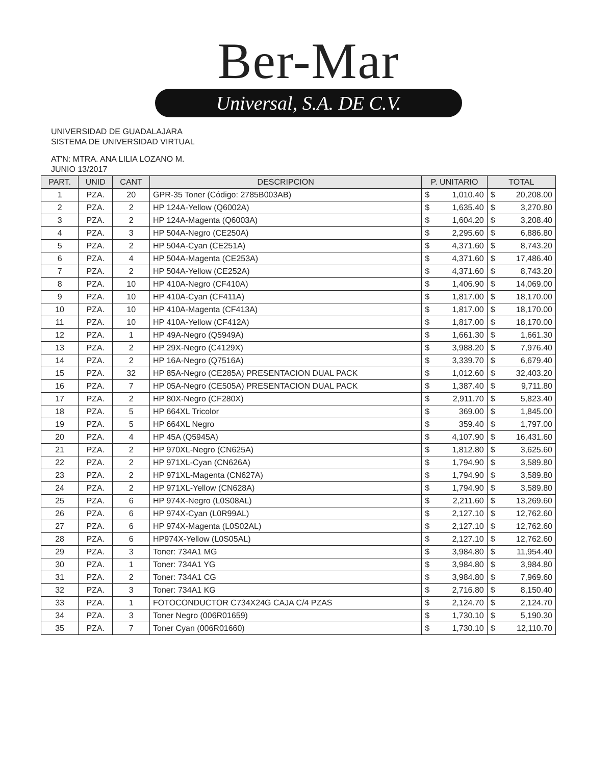Ber-Mar
Universal, S.A. DE C.V.
UNIVERSIDAD DE GUADALAJARA
SISTEMA DE UNIVERSIDAD VIRTUAL
AT'N: MTRA. ANA LILIA LOZANO M.
JUNIO 13/2017
| PART. | UNID | CANT | DESCRIPCION | P. UNITARIO | | TOTAL | |
| --- | --- | --- | --- | --- | --- | --- | --- |
| 1 | PZA. | 20 | GPR-35 Toner (Código: 2785B003AB) | $ | 1,010.40 | $ | 20,208.00 |
| 2 | PZA. | 2 | HP 124A-Yellow (Q6002A) | $ | 1,635.40 | $ | 3,270.80 |
| 3 | PZA. | 2 | HP 124A-Magenta (Q6003A) | $ | 1,604.20 | $ | 3,208.40 |
| 4 | PZA. | 3 | HP 504A-Negro (CE250A) | $ | 2,295.60 | $ | 6,886.80 |
| 5 | PZA. | 2 | HP 504A-Cyan (CE251A) | $ | 4,371.60 | $ | 8,743.20 |
| 6 | PZA. | 4 | HP 504A-Magenta (CE253A) | $ | 4,371.60 | $ | 17,486.40 |
| 7 | PZA. | 2 | HP 504A-Yellow (CE252A) | $ | 4,371.60 | $ | 8,743.20 |
| 8 | PZA. | 10 | HP 410A-Negro (CF410A) | $ | 1,406.90 | $ | 14,069.00 |
| 9 | PZA. | 10 | HP 410A-Cyan (CF411A) | $ | 1,817.00 | $ | 18,170.00 |
| 10 | PZA. | 10 | HP 410A-Magenta (CF413A) | $ | 1,817.00 | $ | 18,170.00 |
| 11 | PZA. | 10 | HP 410A-Yellow (CF412A) | $ | 1,817.00 | $ | 18,170.00 |
| 12 | PZA. | 1 | HP 49A-Negro (Q5949A) | $ | 1,661.30 | $ | 1,661.30 |
| 13 | PZA. | 2 | HP 29X-Negro (C4129X) | $ | 3,988.20 | $ | 7,976.40 |
| 14 | PZA. | 2 | HP 16A-Negro (Q7516A) | $ | 3,339.70 | $ | 6,679.40 |
| 15 | PZA. | 32 | HP 85A-Negro (CE285A) PRESENTACION DUAL PACK | $ | 1,012.60 | $ | 32,403.20 |
| 16 | PZA. | 7 | HP 05A-Negro (CE505A) PRESENTACION DUAL PACK | $ | 1,387.40 | $ | 9,711.80 |
| 17 | PZA. | 2 | HP 80X-Negro (CF280X) | $ | 2,911.70 | $ | 5,823.40 |
| 18 | PZA. | 5 | HP 664XL Tricolor | $ | 369.00 | $ | 1,845.00 |
| 19 | PZA. | 5 | HP 664XL Negro | $ | 359.40 | $ | 1,797.00 |
| 20 | PZA. | 4 | HP 45A (Q5945A) | $ | 4,107.90 | $ | 16,431.60 |
| 21 | PZA. | 2 | HP 970XL-Negro (CN625A) | $ | 1,812.80 | $ | 3,625.60 |
| 22 | PZA. | 2 | HP 971XL-Cyan (CN626A) | $ | 1,794.90 | $ | 3,589.80 |
| 23 | PZA. | 2 | HP 971XL-Magenta (CN627A) | $ | 1,794.90 | $ | 3,589.80 |
| 24 | PZA. | 2 | HP 971XL-Yellow (CN628A) | $ | 1,794.90 | $ | 3,589.80 |
| 25 | PZA. | 6 | HP 974X-Negro (L0S08AL) | $ | 2,211.60 | $ | 13,269.60 |
| 26 | PZA. | 6 | HP 974X-Cyan (L0R99AL) | $ | 2,127.10 | $ | 12,762.60 |
| 27 | PZA. | 6 | HP 974X-Magenta (L0S02AL) | $ | 2,127.10 | $ | 12,762.60 |
| 28 | PZA. | 6 | HP974X-Yellow (L0S05AL) | $ | 2,127.10 | $ | 12,762.60 |
| 29 | PZA. | 3 | Toner: 734A1 MG | $ | 3,984.80 | $ | 11,954.40 |
| 30 | PZA. | 1 | Toner: 734A1 YG | $ | 3,984.80 | $ | 3,984.80 |
| 31 | PZA. | 2 | Toner: 734A1 CG | $ | 3,984.80 | $ | 7,969.60 |
| 32 | PZA. | 3 | Toner: 734A1 KG | $ | 2,716.80 | $ | 8,150.40 |
| 33 | PZA. | 1 | FOTOCONDUCTOR C734X24G CAJA C/4 PZAS | $ | 2,124.70 | $ | 2,124.70 |
| 34 | PZA. | 3 | Toner Negro (006R01659) | $ | 1,730.10 | $ | 5,190.30 |
| 35 | PZA. | 7 | Toner Cyan (006R01660) | $ | 1,730.10 | $ | 12,110.70 |